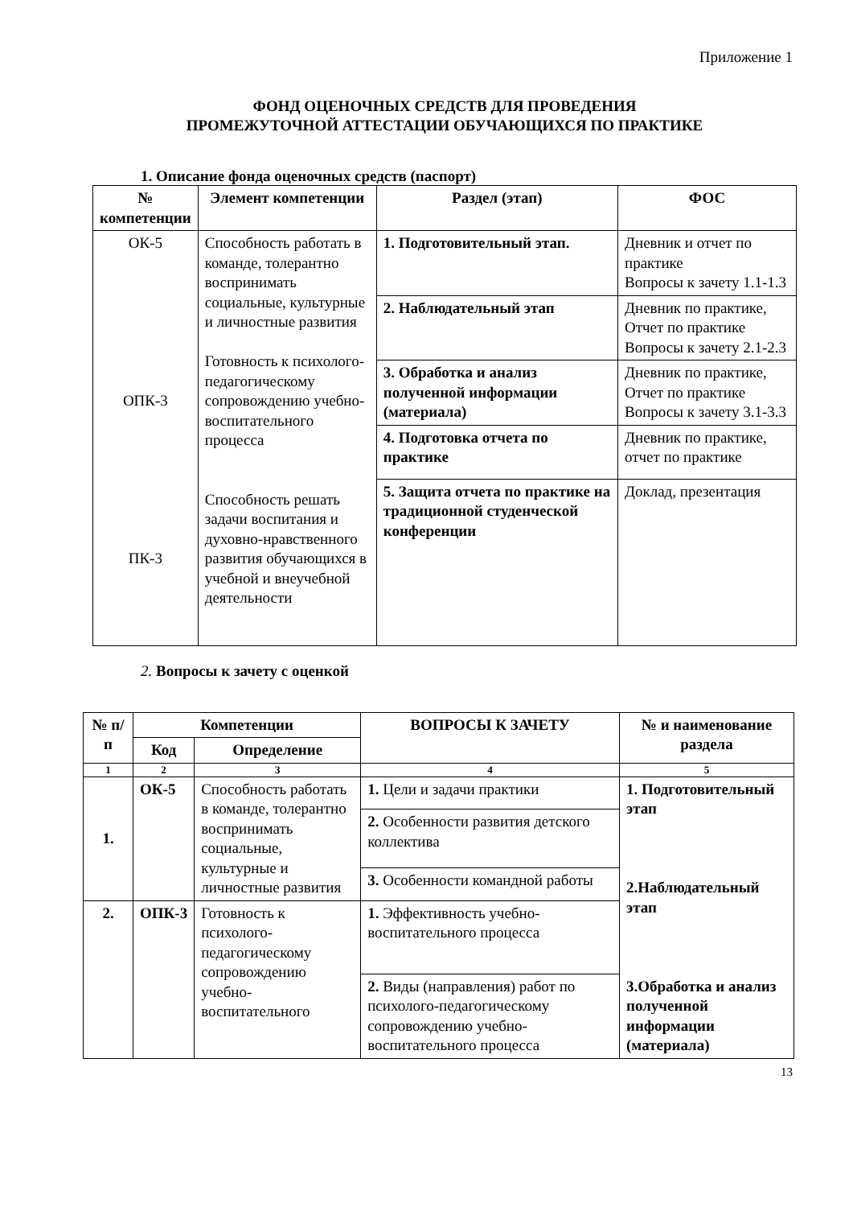Приложение 1
ФОНД ОЦЕНОЧНЫХ СРЕДСТВ ДЛЯ ПРОВЕДЕНИЯ
ПРОМЕЖУТОЧНОЙ АТТЕСТАЦИИ ОБУЧАЮЩИХСЯ ПО ПРАКТИКЕ
1. Описание фонда оценочных средств (паспорт)
| № компетенции | Элемент компетенции | Раздел (этап) | ФОС |
| --- | --- | --- | --- |
| ОК-5 ОПК-3 ПК-3 | Способность работать в команде, толерантно воспринимать социальные, культурные и личностные развития Готовность к психолого-педагогическому сопровождению учебно-воспитательного процесса Способность решать задачи воспитания и духовно-нравственного развития обучающихся в учебной и внеучебной деятельности | 1. Подготовительный этап. | Дневник и отчет по практике Вопросы к зачету 1.1-1.3 |
| | | 2. Наблюдательный этап | Дневник по практике, Отчет по практике Вопросы к зачету 2.1-2.3 |
| | | 3. Обработка и анализ полученной информации (материала) | Дневник по практике, Отчет по практике Вопросы к зачету 3.1-3.3 |
| | | 4. Подготовка отчета по практике | Дневник по практике, отчет по практике |
| | | 5. Защита отчета по практике на традиционной студенческой конференции | Доклад, презентация |
2. Вопросы к зачету с оценкой
| № п/п | Компетенции | | ВОПРОСЫ К ЗАЧЕТУ | № и наименование раздела |
| --- | --- | --- | --- | --- |
| | Код | Определение | | |
| 1 | 2 | 3 | 4 | 5 |
| 1. | ОК-5 | Способность работать в команде, толерантно воспринимать социальные, культурные и личностные развития | 1. Цели и задачи практики | 1. Подготовительный этап 2.Наблюдательный этап 3.Обработка и анализ полученной информации (материала) |
| | | | 2. Особенности развития детского коллектива | |
| | | | 3. Особенности командной работы | |
| 2. | ОПК-3 | Готовность к психолого-педагогическому сопровождению учебно-воспитательного | 1. Эффективность учебно-воспитательного процесса | |
| | | | 2. Виды (направления) работ по психолого-педагогическому сопровождению учебно-воспитательного процесса | |
13